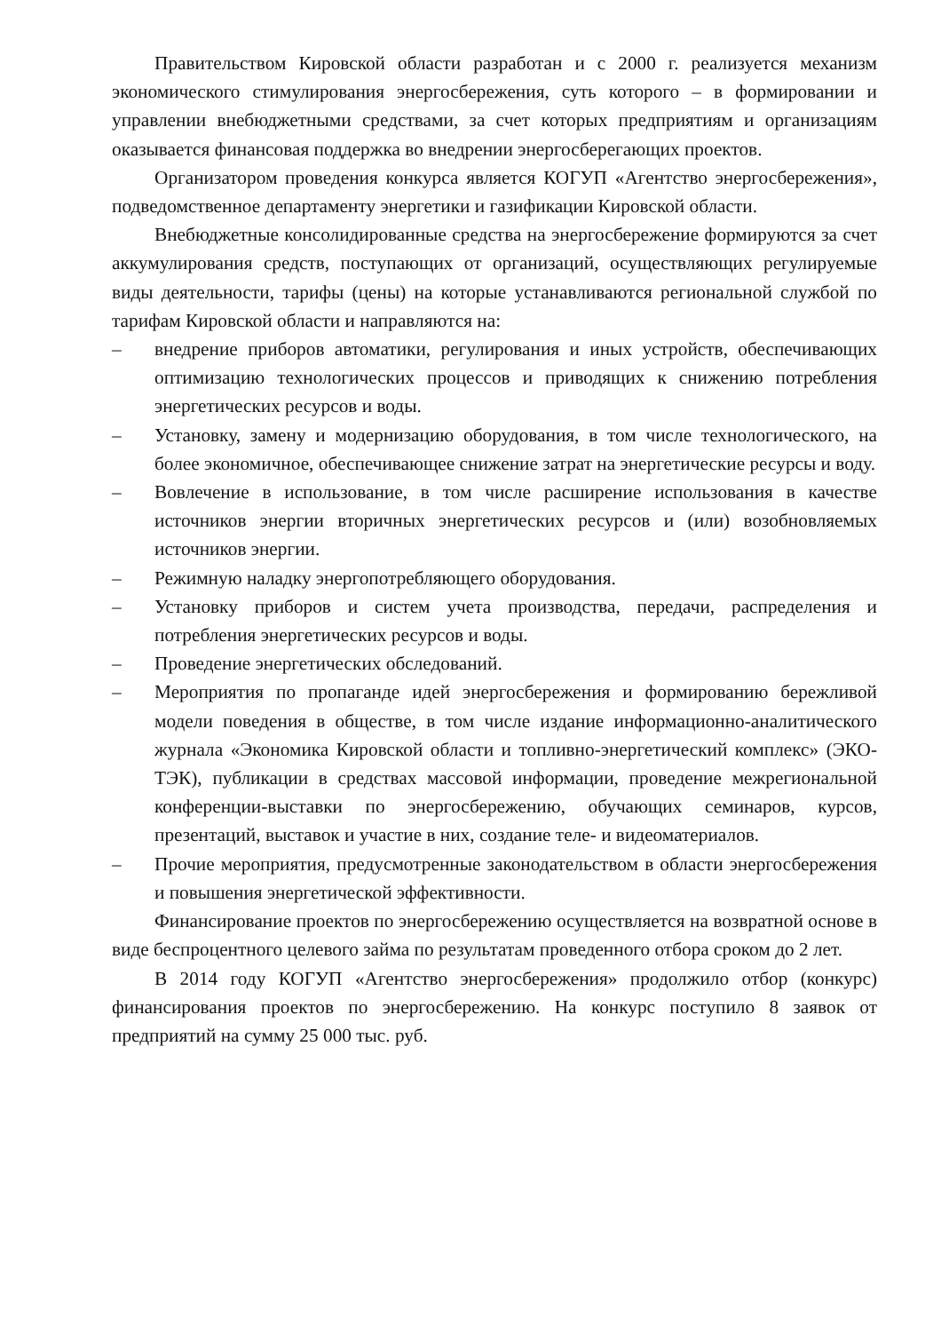Правительством Кировской области разработан и с 2000 г. реализуется механизм экономического стимулирования энергосбережения, суть которого – в формировании и управлении внебюджетными средствами, за счет которых предприятиям и организациям оказывается финансовая поддержка во внедрении энергосберегающих проектов.
Организатором проведения конкурса является КОГУП «Агентство энергосбережения», подведомственное департаменту энергетики и газификации Кировской области.
Внебюджетные консолидированные средства на энергосбережение формируются за счет аккумулирования средств, поступающих от организаций, осуществляющих регулируемые виды деятельности, тарифы (цены) на которые устанавливаются региональной службой по тарифам Кировской области и направляются на:
– внедрение приборов автоматики, регулирования и иных устройств, обеспечивающих оптимизацию технологических процессов и приводящих к снижению потребления энергетических ресурсов и воды.
– Установку, замену и модернизацию оборудования, в том числе технологического, на более экономичное, обеспечивающее снижение затрат на энергетические ресурсы и воду.
– Вовлечение в использование, в том числе расширение использования в качестве источников энергии вторичных энергетических ресурсов и (или) возобновляемых источников энергии.
– Режимную наладку энергопотребляющего оборудования.
– Установку приборов и систем учета производства, передачи, распределения и потребления энергетических ресурсов и воды.
– Проведение энергетических обследований.
– Мероприятия по пропаганде идей энергосбережения и формированию бережливой модели поведения в обществе, в том числе издание информационно-аналитического журнала «Экономика Кировской области и топливно-энергетический комплекс» (ЭКО-ТЭК), публикации в средствах массовой информации, проведение межрегиональной конференции-выставки по энергосбережению, обучающих семинаров, курсов, презентаций, выставок и участие в них, создание теле- и видеоматериалов.
– Прочие мероприятия, предусмотренные законодательством в области энергосбережения и повышения энергетической эффективности.
Финансирование проектов по энергосбережению осуществляется на возвратной основе в виде беспроцентного целевого займа по результатам проведенного отбора сроком до 2 лет.
В 2014 году КОГУП «Агентство энергосбережения» продолжило отбор (конкурс) финансирования проектов по энергосбережению. На конкурс поступило 8 заявок от предприятий на сумму 25 000 тыс. руб.